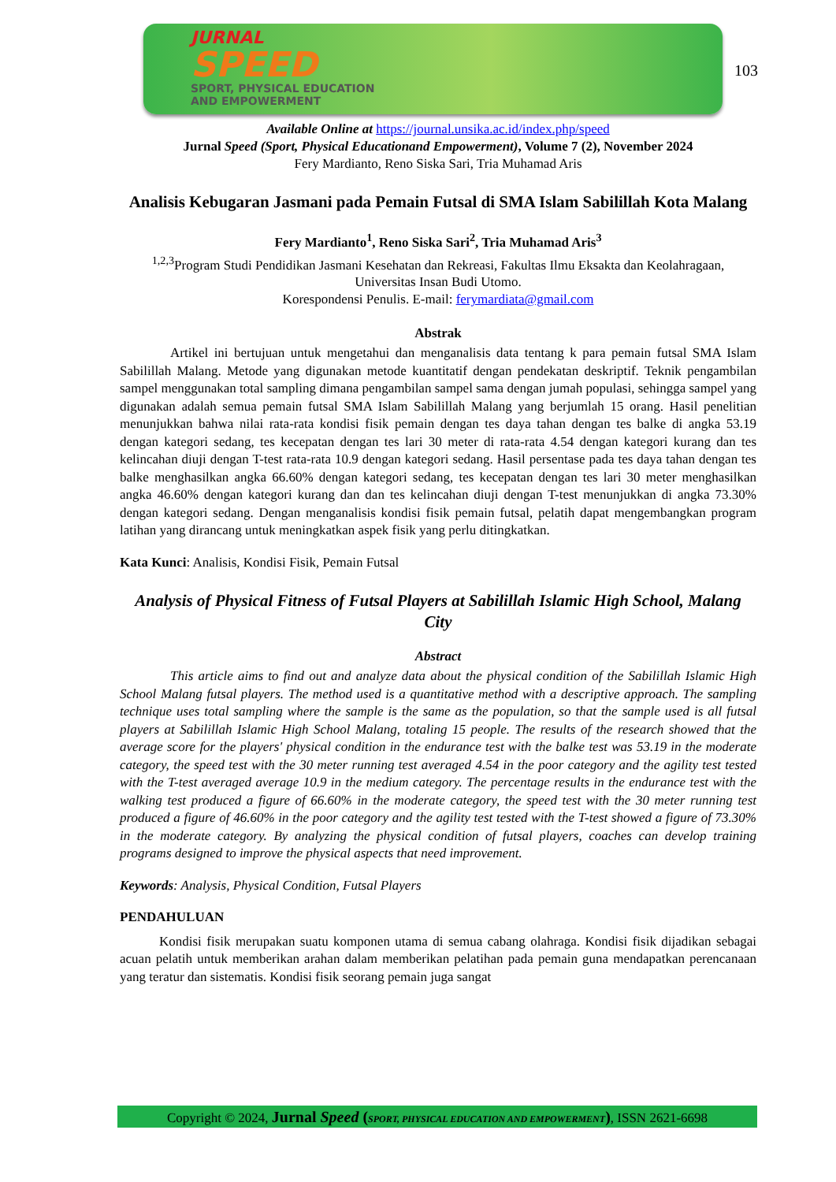JURNAL
SPEED
SPORT, PHYSICAL EDUCATION
AND EMPOWERMENT
103
Available Online at https://journal.unsika.ac.id/index.php/speed
Jurnal Speed (Sport, Physical Educationand Empowerment), Volume 7 (2), November 2024
Fery Mardianto, Reno Siska Sari, Tria Muhamad Aris
Analisis Kebugaran Jasmani pada Pemain Futsal di SMA Islam Sabilillah Kota Malang
Fery Mardianto<sup>1</sup>, Reno Siska Sari<sup>2</sup>, Tria Muhamad Aris<sup>3</sup>
<sup>1,2,3</sup>Program Studi Pendidikan Jasmani Kesehatan dan Rekreasi, Fakultas Ilmu Eksakta dan Keolahragaan, Universitas Insan Budi Utomo.
Korespondensi Penulis. E-mail: ferymardiata@gmail.com
Abstrak
Artikel ini bertujuan untuk mengetahui dan menganalisis data tentang k para pemain futsal SMA Islam Sabilillah Malang. Metode yang digunakan metode kuantitatif dengan pendekatan deskriptif. Teknik pengambilan sampel menggunakan total sampling dimana pengambilan sampel sama dengan jumah populasi, sehingga sampel yang digunakan adalah semua pemain futsal SMA Islam Sabilillah Malang yang berjumlah 15 orang. Hasil penelitian menunjukkan bahwa nilai rata-rata kondisi fisik pemain dengan tes daya tahan dengan tes balke di angka 53.19 dengan kategori sedang, tes kecepatan dengan tes lari 30 meter di rata-rata 4.54 dengan kategori kurang dan tes kelincahan diuji dengan T-test rata-rata 10.9 dengan kategori sedang. Hasil persentase pada tes daya tahan dengan tes balke menghasilkan angka 66.60% dengan kategori sedang, tes kecepatan dengan tes lari 30 meter menghasilkan angka 46.60% dengan kategori kurang dan dan tes kelincahan diuji dengan T-test menunjukkan di angka 73.30% dengan kategori sedang. Dengan menganalisis kondisi fisik pemain futsal, pelatih dapat mengembangkan program latihan yang dirancang untuk meningkatkan aspek fisik yang perlu ditingkatkan.
Kata Kunci: Analisis, Kondisi Fisik, Pemain Futsal
Analysis of Physical Fitness of Futsal Players at Sabilillah Islamic High School, Malang City
Abstract
This article aims to find out and analyze data about the physical condition of the Sabilillah Islamic High School Malang futsal players. The method used is a quantitative method with a descriptive approach. The sampling technique uses total sampling where the sample is the same as the population, so that the sample used is all futsal players at Sabilillah Islamic High School Malang, totaling 15 people. The results of the research showed that the average score for the players' physical condition in the endurance test with the balke test was 53.19 in the moderate category, the speed test with the 30 meter running test averaged 4.54 in the poor category and the agility test tested with the T-test averaged average 10.9 in the medium category. The percentage results in the endurance test with the walking test produced a figure of 66.60% in the moderate category, the speed test with the 30 meter running test produced a figure of 46.60% in the poor category and the agility test tested with the T-test showed a figure of 73.30% in the moderate category. By analyzing the physical condition of futsal players, coaches can develop training programs designed to improve the physical aspects that need improvement.
Keywords: Analysis, Physical Condition, Futsal Players
PENDAHULUAN
Kondisi fisik merupakan suatu komponen utama di semua cabang olahraga. Kondisi fisik dijadikan sebagai acuan pelatih untuk memberikan arahan dalam memberikan pelatihan pada pemain guna mendapatkan perencanaan yang teratur dan sistematis. Kondisi fisik seorang pemain juga sangat
Copyright © 2024, Jurnal Speed (SPORT, PHYSICAL EDUCATION AND EMPOWERMENT), ISSN 2621-6698